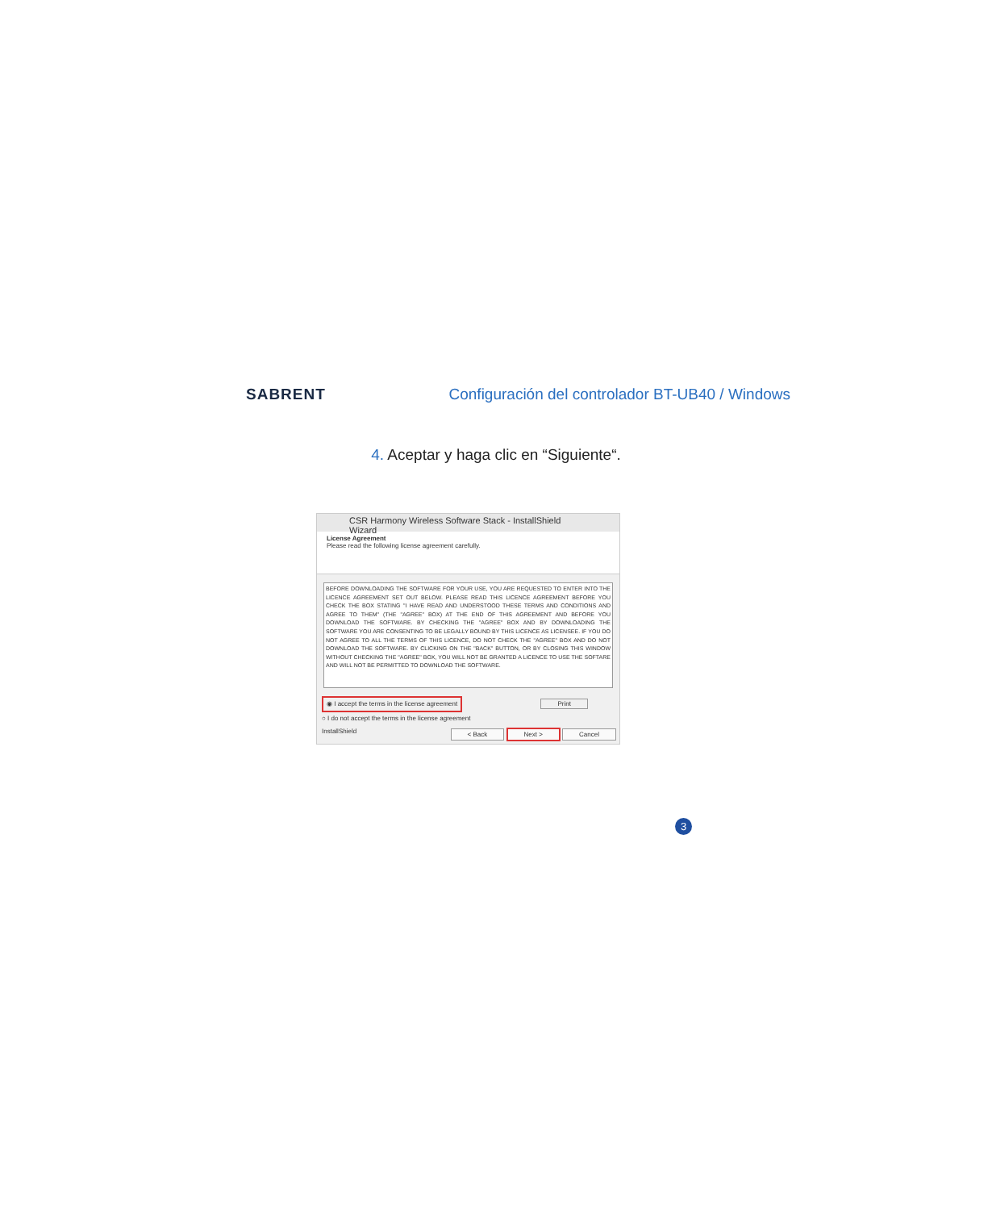SABRENT
Configuración del controlador BT-UB40 / Windows
4. Aceptar y haga clic en “Siguiente“.
CSR Harmony Wireless Software Stack - InstallShield Wizard
License Agreement
Please read the following license agreement carefully.
BEFORE DOWNLOADING THE SOFTWARE FOR YOUR USE, YOU ARE REQUESTED TO ENTER INTO THE LICENCE AGREEMENT SET OUT BELOW. PLEASE READ THIS LICENCE AGREEMENT BEFORE YOU CHECK THE BOX STATING "I HAVE READ AND UNDERSTOOD THESE TERMS AND CONDITIONS AND AGREE TO THEM" (THE "AGREE" BOX) AT THE END OF THIS AGREEMENT AND BEFORE YOU DOWNLOAD THE SOFTWARE. BY CHECKING THE "AGREE" BOX AND BY DOWNLOADING THE SOFTWARE YOU ARE CONSENTING TO BE LEGALLY BOUND BY THIS LICENCE AS LICENSEE. IF YOU DO NOT AGREE TO ALL THE TERMS OF THIS LICENCE, DO NOT CHECK THE "AGREE" BOX AND DO NOT DOWNLOAD THE SOFTWARE. BY CLICKING ON THE "BACK" BUTTON, OR BY CLOSING THIS WINDOW WITHOUT CHECKING THE "AGREE" BOX, YOU WILL NOT BE GRANTED A LICENCE TO USE THE SOFTARE AND WILL NOT BE PERMITTED TO DOWNLOAD THE SOFTWARE.
◉ I accept the terms in the license agreement Print
○ I do not accept the terms in the license agreement
InstallShield
< Back Next > Cancel
3